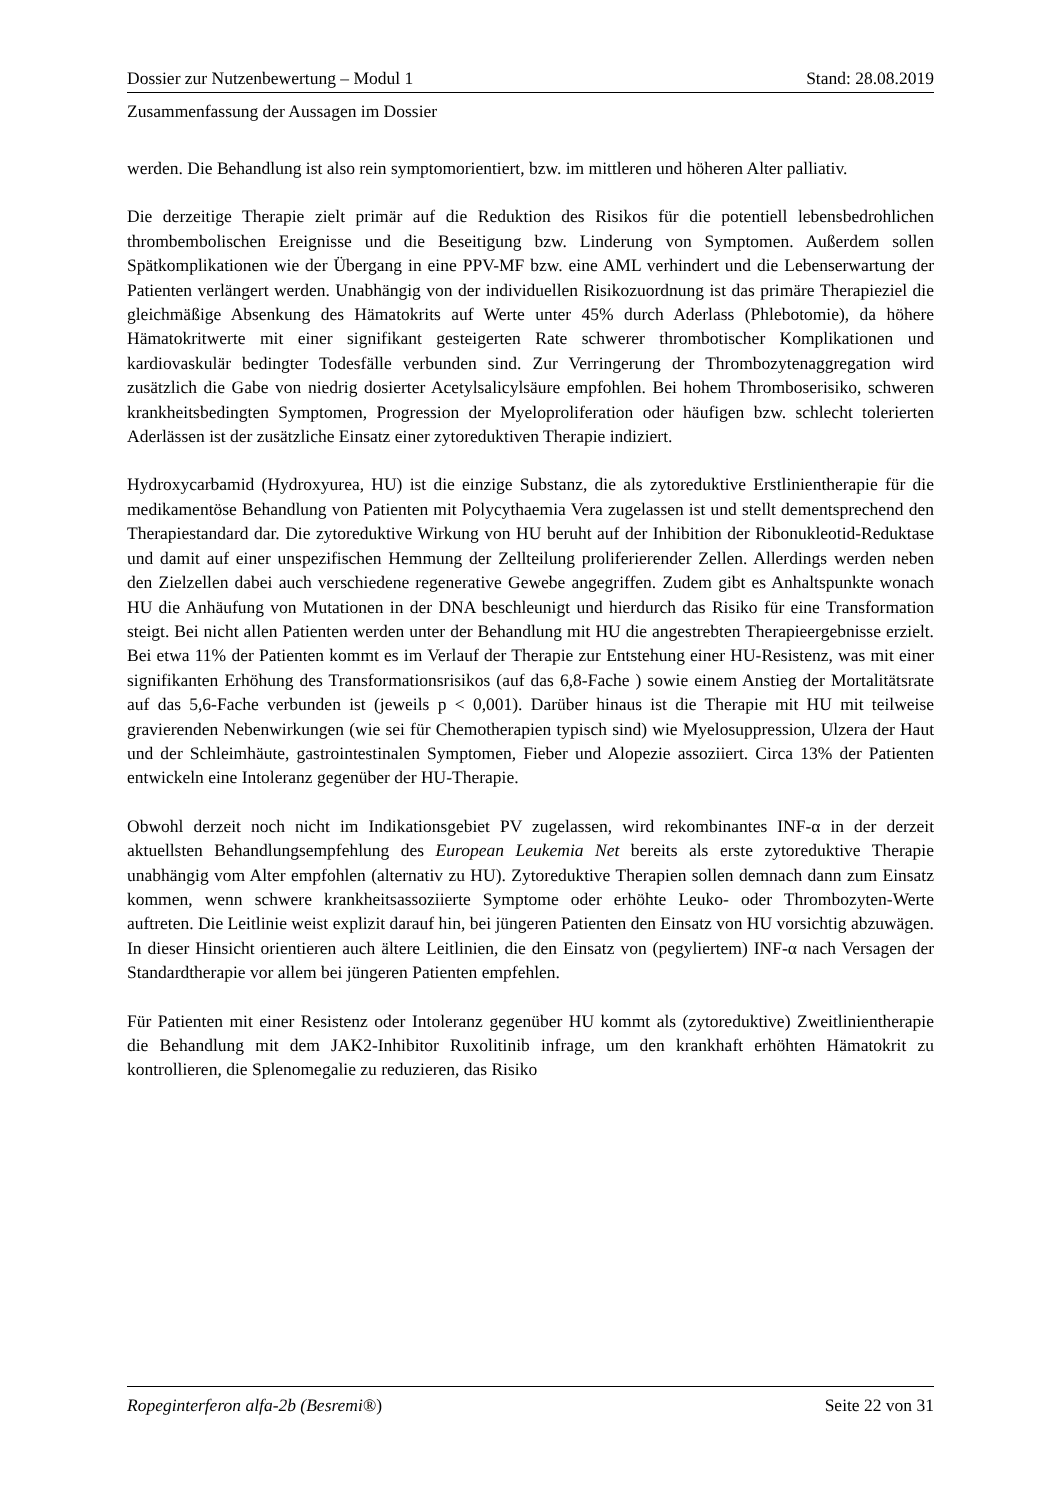Dossier zur Nutzenbewertung – Modul 1 Stand: 28.08.2019
Zusammenfassung der Aussagen im Dossier
werden. Die Behandlung ist also rein symptomorientiert, bzw. im mittleren und höheren Alter palliativ.
Die derzeitige Therapie zielt primär auf die Reduktion des Risikos für die potentiell lebensbedrohlichen thrombembolischen Ereignisse und die Beseitigung bzw. Linderung von Symptomen. Außerdem sollen Spätkomplikationen wie der Übergang in eine PPV-MF bzw. eine AML verhindert und die Lebenserwartung der Patienten verlängert werden. Unabhängig von der individuellen Risikozuordnung ist das primäre Therapieziel die gleichmäßige Absenkung des Hämatokrits auf Werte unter 45% durch Aderlass (Phlebotomie), da höhere Hämatokritwerte mit einer signifikant gesteigerten Rate schwerer thrombotischer Komplikationen und kardiovaskulär bedingter Todesfälle verbunden sind. Zur Verringerung der Thrombozytenaggregation wird zusätzlich die Gabe von niedrig dosierter Acetylsalicylsäure empfohlen. Bei hohem Thromboserisiko, schweren krankheitsbedingten Symptomen, Progression der Myeloproliferation oder häufigen bzw. schlecht tolerierten Aderlässen ist der zusätzliche Einsatz einer zytoreduktiven Therapie indiziert.
Hydroxycarbamid (Hydroxyurea, HU) ist die einzige Substanz, die als zytoreduktive Erstlinientherapie für die medikamentöse Behandlung von Patienten mit Polycythaemia Vera zugelassen ist und stellt dementsprechend den Therapiestandard dar. Die zytoreduktive Wirkung von HU beruht auf der Inhibition der Ribonukleotid-Reduktase und damit auf einer unspezifischen Hemmung der Zellteilung proliferierender Zellen. Allerdings werden neben den Zielzellen dabei auch verschiedene regenerative Gewebe angegriffen. Zudem gibt es Anhaltspunkte wonach HU die Anhäufung von Mutationen in der DNA beschleunigt und hierdurch das Risiko für eine Transformation steigt. Bei nicht allen Patienten werden unter der Behandlung mit HU die angestrebten Therapieergebnisse erzielt. Bei etwa 11% der Patienten kommt es im Verlauf der Therapie zur Entstehung einer HU-Resistenz, was mit einer signifikanten Erhöhung des Transformationsrisikos (auf das 6,8-Fache ) sowie einem Anstieg der Mortalitätsrate auf das 5,6-Fache verbunden ist (jeweils p < 0,001). Darüber hinaus ist die Therapie mit HU mit teilweise gravierenden Nebenwirkungen (wie sei für Chemotherapien typisch sind) wie Myelosuppression, Ulzera der Haut und der Schleimhäute, gastrointestinalen Symptomen, Fieber und Alopezie assoziiert. Circa 13% der Patienten entwickeln eine Intoleranz gegenüber der HU-Therapie.
Obwohl derzeit noch nicht im Indikationsgebiet PV zugelassen, wird rekombinantes INF-α in der derzeit aktuellsten Behandlungsempfehlung des European Leukemia Net bereits als erste zytoreduktive Therapie unabhängig vom Alter empfohlen (alternativ zu HU). Zytoreduktive Therapien sollen demnach dann zum Einsatz kommen, wenn schwere krankheitsassoziierte Symptome oder erhöhte Leuko- oder Thrombozyten-Werte auftreten. Die Leitlinie weist explizit darauf hin, bei jüngeren Patienten den Einsatz von HU vorsichtig abzuwägen. In dieser Hinsicht orientieren auch ältere Leitlinien, die den Einsatz von (pegyliertem) INF-α nach Versagen der Standardtherapie vor allem bei jüngeren Patienten empfehlen.
Für Patienten mit einer Resistenz oder Intoleranz gegenüber HU kommt als (zytoreduktive) Zweitlinientherapie die Behandlung mit dem JAK2-Inhibitor Ruxolitinib infrage, um den krankhaft erhöhten Hämatokrit zu kontrollieren, die Splenomegalie zu reduzieren, das Risiko
Ropeginterferon alfa-2b (Besremi®) Seite 22 von 31